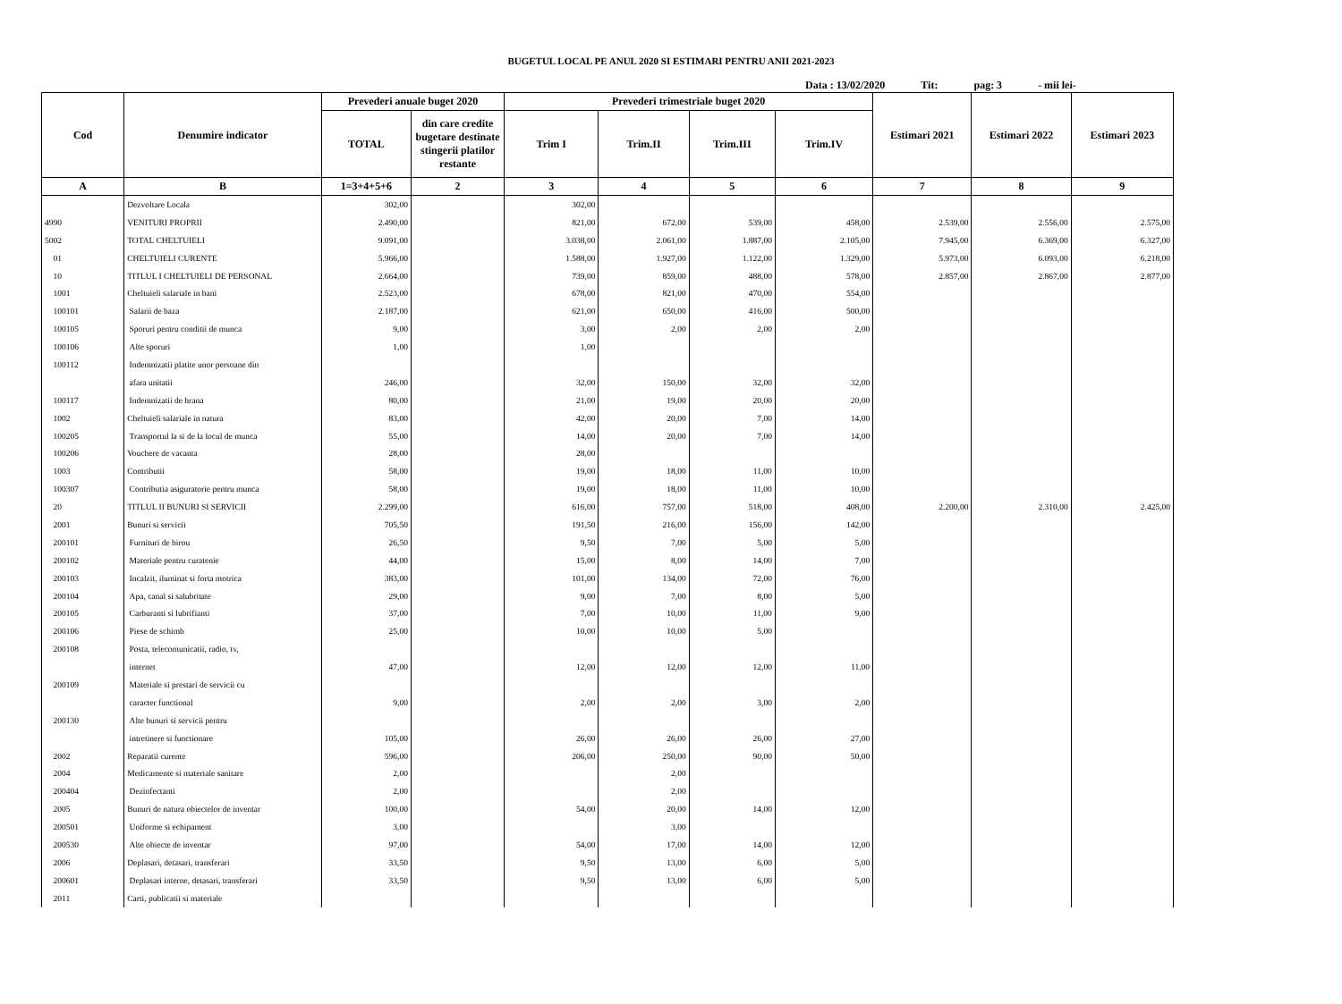BUGETUL LOCAL PE ANUL 2020 SI ESTIMARI PENTRU ANII 2021-2023
Data : 13/02/2020 Tit: pag: 3 - mii lei-
| Cod | Denumire indicator | Prevederi anuale buget 2020 | | Prevederi trimestriale buget 2020 | | | | Estimari 2021 | Estimari 2022 | Estimari 2023 |
| --- | --- | --- | --- | --- | --- | --- | --- | --- | --- | --- |
| | | TOTAL | din care credite bugetare destinate stingerii platilor restante | Trim I | Trim.II | Trim.III | Trim.IV | | | |
| A | B | 1=3+4+5+6 | 2 | 3 | 4 | 5 | 6 | 7 | 8 | 9 |
| | Dezvoltare Locala | 302,00 | | 302,00 | | | | | | |
| 4990 | VENITURI PROPRII | 2.490,00 | | 821,00 | 672,00 | 539,00 | 458,00 | 2.539,00 | 2.556,00 | 2.575,00 |
| 5002 | TOTAL CHELTUIELI | 9.091,00 | | 3.038,00 | 2.061,00 | 1.887,00 | 2.105,00 | 7.945,00 | 6.369,00 | 6.327,00 |
| 01 | CHELTUIELI CURENTE | 5.966,00 | | 1.588,00 | 1.927,00 | 1.122,00 | 1.329,00 | 5.973,00 | 6.093,00 | 6.218,00 |
| 10 | TITLUL I CHELTUIELI DE PERSONAL | 2.664,00 | | 739,00 | 859,00 | 488,00 | 578,00 | 2.857,00 | 2.867,00 | 2.877,00 |
| 1001 | Cheltuieli salariale in bani | 2.523,00 | | 678,00 | 821,00 | 470,00 | 554,00 | | | |
| 100101 | Salarii de baza | 2.187,00 | | 621,00 | 650,00 | 416,00 | 500,00 | | | |
| 100105 | Sporuri pentru conditii de munca | 9,00 | | 3,00 | 2,00 | 2,00 | 2,00 | | | |
| 100106 | Alte sporuri | 1,00 | | 1,00 | | | | | | |
| 100112 | Indemnizatii platite unor persoane din | | | | | | | | | |
| | afara unitatii | 246,00 | | 32,00 | 150,00 | 32,00 | 32,00 | | | |
| 100117 | Indemnizatii de hrana | 80,00 | | 21,00 | 19,00 | 20,00 | 20,00 | | | |
| 1002 | Cheltuieli salariale in natura | 83,00 | | 42,00 | 20,00 | 7,00 | 14,00 | | | |
| 100205 | Transportul la si de la locul de munca | 55,00 | | 14,00 | 20,00 | 7,00 | 14,00 | | | |
| 100206 | Vouchere de vacanta | 28,00 | | 28,00 | | | | | | |
| 1003 | Contributii | 58,00 | | 19,00 | 18,00 | 11,00 | 10,00 | | | |
| 100307 | Contributia asiguratorie pentru munca | 58,00 | | 19,00 | 18,00 | 11,00 | 10,00 | | | |
| 20 | TITLUL II BUNURI SI SERVICII | 2.299,00 | | 616,00 | 757,00 | 518,00 | 408,00 | 2.200,00 | 2.310,00 | 2.425,00 |
| 2001 | Bunuri si servicii | 705,50 | | 191,50 | 216,00 | 156,00 | 142,00 | | | |
| 200101 | Furnituri de birou | 26,50 | | 9,50 | 7,00 | 5,00 | 5,00 | | | |
| 200102 | Materiale pentru curatenie | 44,00 | | 15,00 | 8,00 | 14,00 | 7,00 | | | |
| 200103 | Incalzit, iluminat si forta motrica | 383,00 | | 101,00 | 134,00 | 72,00 | 76,00 | | | |
| 200104 | Apa, canal si salubritate | 29,00 | | 9,00 | 7,00 | 8,00 | 5,00 | | | |
| 200105 | Carburanti si lubrifianti | 37,00 | | 7,00 | 10,00 | 11,00 | 9,00 | | | |
| 200106 | Piese de schimb | 25,00 | | 10,00 | 10,00 | 5,00 | | | | |
| 200108 | Posta, telecomunicatii, radio, tv, | | | | | | | | | |
| | internet | 47,00 | | 12,00 | 12,00 | 12,00 | 11,00 | | | |
| 200109 | Materiale si prestari de servicii cu | | | | | | | | | |
| | caracter functional | 9,00 | | 2,00 | 2,00 | 3,00 | 2,00 | | | |
| 200130 | Alte bunuri si servicii pentru | | | | | | | | | |
| | intretinere si functionare | 105,00 | | 26,00 | 26,00 | 26,00 | 27,00 | | | |
| 2002 | Reparatii curente | 596,00 | | 206,00 | 250,00 | 90,00 | 50,00 | | | |
| 2004 | Medicamente si materiale sanitare | 2,00 | | | 2,00 | | | | | |
| 200404 | Dezinfectanti | 2,00 | | | 2,00 | | | | | |
| 2005 | Bunuri de natura obiectelor de inventar | 100,00 | | 54,00 | 20,00 | 14,00 | 12,00 | | | |
| 200501 | Uniforme si echipament | 3,00 | | | 3,00 | | | | | |
| 200530 | Alte obiecte de inventar | 97,00 | | 54,00 | 17,00 | 14,00 | 12,00 | | | |
| 2006 | Deplasari, detasari, transferari | 33,50 | | 9,50 | 13,00 | 6,00 | 5,00 | | | |
| 200601 | Deplasari interne, detasari, transferari | 33,50 | | 9,50 | 13,00 | 6,00 | 5,00 | | | |
| 2011 | Carti, publicatii si materiale | | | | | | | | | |